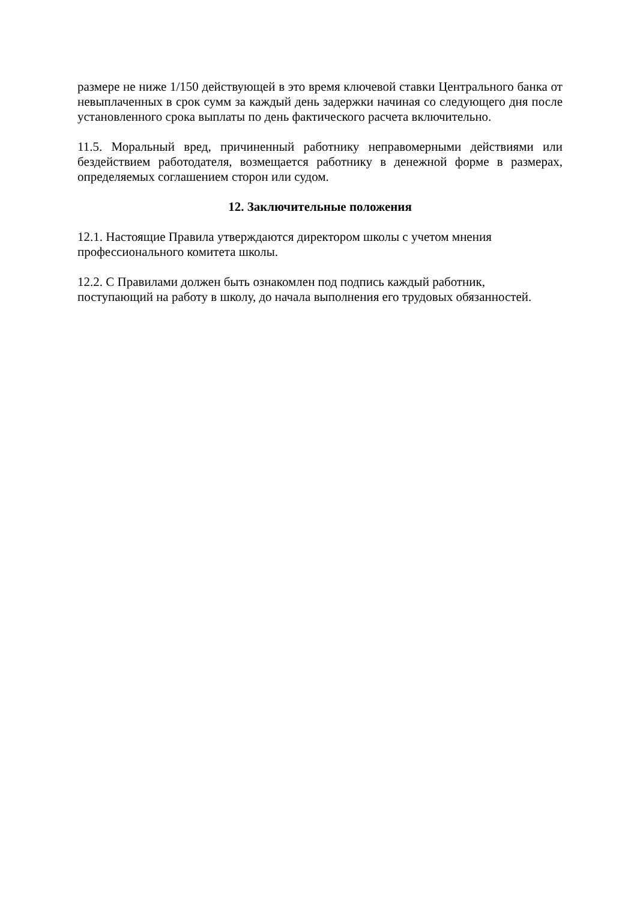размере не ниже 1/150 действующей в это время ключевой ставки Центрального банка от невыплаченных в срок сумм за каждый день задержки начиная со следующего дня после установленного срока выплаты по день фактического расчета включительно.
11.5. Моральный вред, причиненный работнику неправомерными действиями или бездействием работодателя, возмещается работнику в денежной форме в размерах, определяемых соглашением сторон или судом.
12. Заключительные положения
12.1. Настоящие Правила утверждаются директором школы с учетом мнения
профессионального комитета школы.
12.2. С Правилами должен быть ознакомлен под подпись каждый работник,
поступающий на работу в школу, до начала выполнения его трудовых обязанностей.